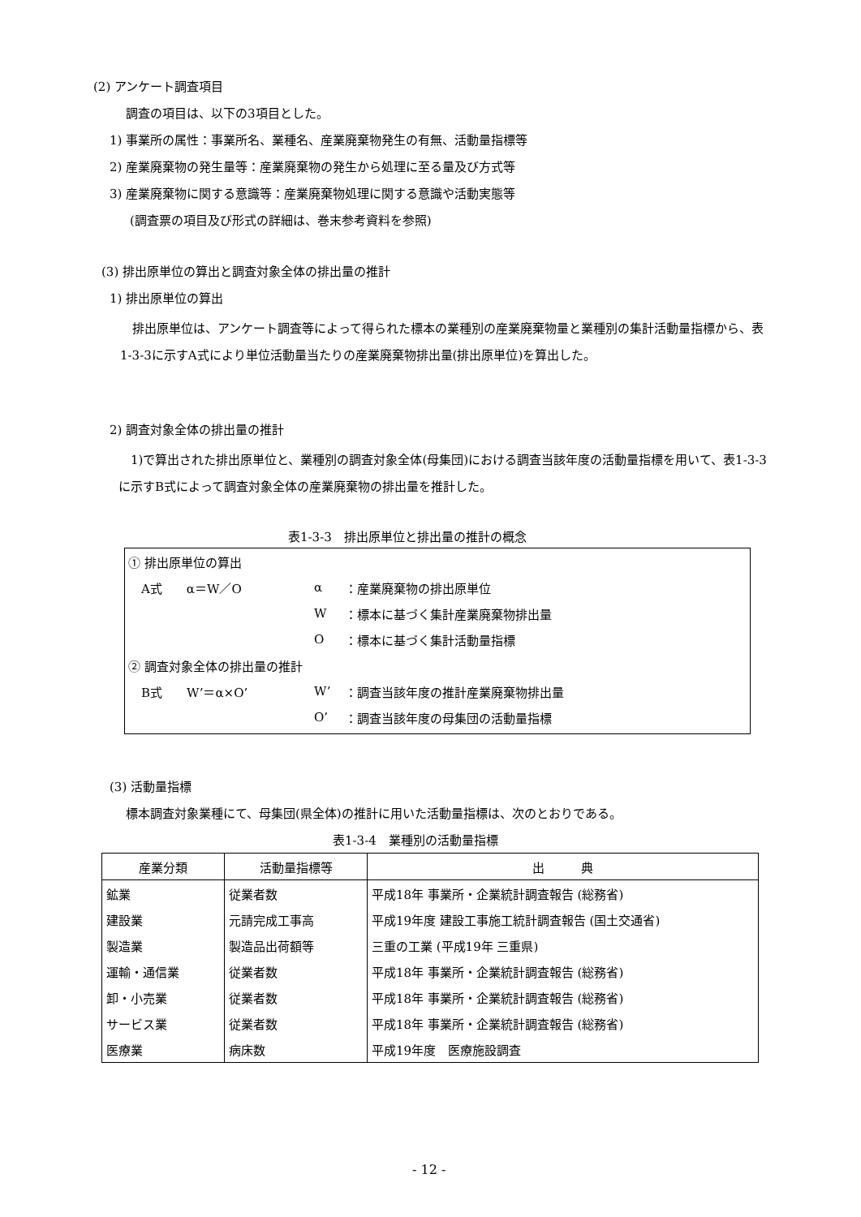(2) アンケート調査項目
調査の項目は、以下の3項目とした。
1) 事業所の属性：事業所名、業種名、産業廃棄物発生の有無、活動量指標等
2) 産業廃棄物の発生量等：産業廃棄物の発生から処理に至る量及び方式等
3) 産業廃棄物に関する意識等：産業廃棄物処理に関する意識や活動実態等
(調査票の項目及び形式の詳細は、巻末参考資料を参照)
(3) 排出原単位の算出と調査対象全体の排出量の推計
1) 排出原単位の算出
　排出原単位は、アンケート調査等によって得られた標本の業種別の産業廃棄物量と業種別の集計活動量指標から、表1-3-3に示すA式により単位活動量当たりの産業廃棄物排出量(排出原単位)を算出した。
2) 調査対象全体の排出量の推計
　1)で算出された排出原単位と、業種別の調査対象全体(母集団)における調査当該年度の活動量指標を用いて、表1-3-3に示すB式によって調査対象全体の産業廃棄物の排出量を推計した。
表1-3-3　排出原単位と排出量の推計の概念
| ① 排出原単位の算出 | | |
| A式 α＝W／O | α | ：産業廃棄物の排出原単位 |
| | W | ：標本に基づく集計産業廃棄物排出量 |
| | O | ：標本に基づく集計活動量指標 |
| ② 調査対象全体の排出量の推計 | | |
| B式 W’＝α×O’ | W’ | ：調査当該年度の推計産業廃棄物排出量 |
| | O’ | ：調査当該年度の母集団の活動量指標 |
(3) 活動量指標
標本調査対象業種にて、母集団(県全体)の推計に用いた活動量指標は、次のとおりである。
表1-3-4　業種別の活動量指標
| 産業分類 | 活動量指標等 | 出 典 |
| --- | --- | --- |
| 鉱業 | 従業者数 | 平成18年 事業所・企業統計調査報告 (総務省) |
| 建設業 | 元請完成工事高 | 平成19年度 建設工事施工統計調査報告 (国土交通省) |
| 製造業 | 製造品出荷額等 | 三重の工業 (平成19年 三重県) |
| 運輸・通信業 | 従業者数 | 平成18年 事業所・企業統計調査報告 (総務省) |
| 卸・小売業 | 従業者数 | 平成18年 事業所・企業統計調査報告 (総務省) |
| サービス業 | 従業者数 | 平成18年 事業所・企業統計調査報告 (総務省) |
| 医療業 | 病床数 | 平成19年度 医療施設調査 |
- 12 -